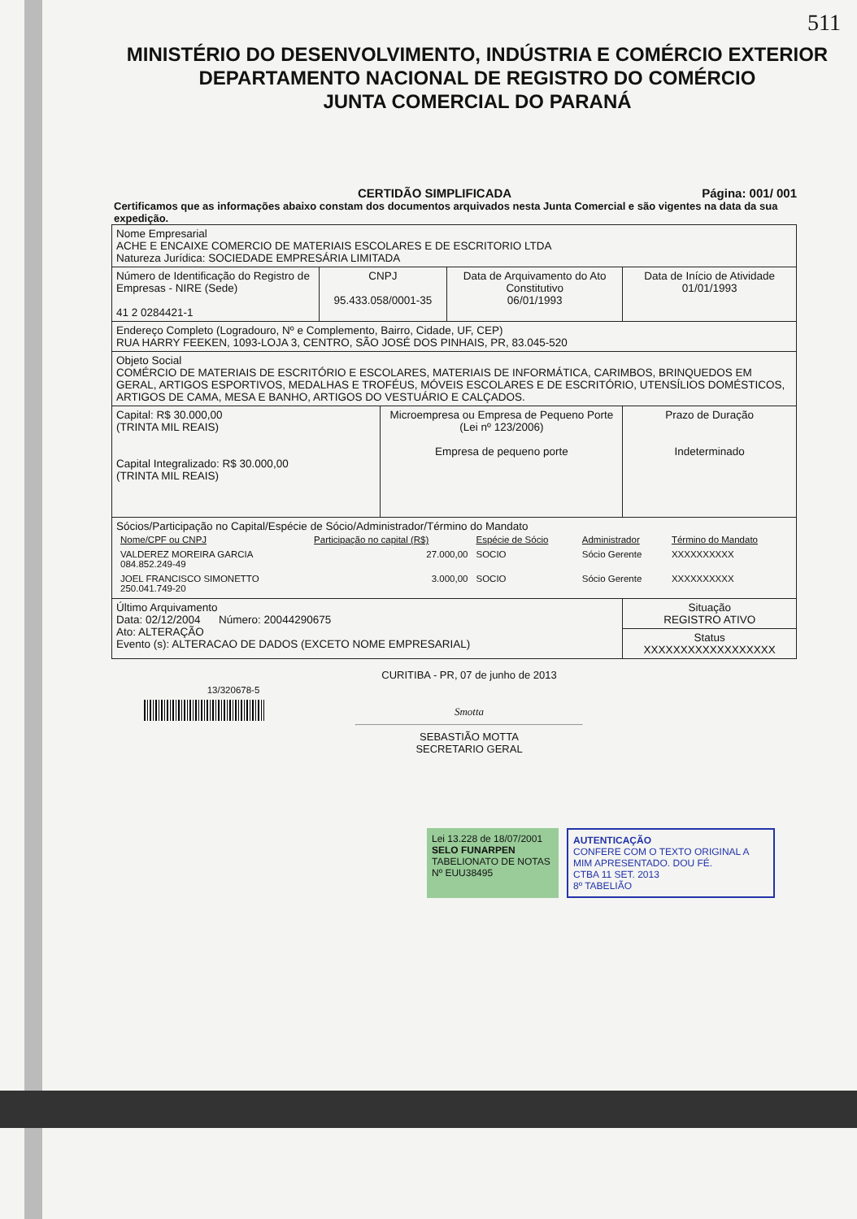511
MINISTÉRIO DO DESENVOLVIMENTO, INDÚSTRIA E COMÉRCIO EXTERIOR
DEPARTAMENTO NACIONAL DE REGISTRO DO COMÉRCIO
JUNTA COMERCIAL DO PARANÁ
CERTIDÃO SIMPLIFICADA Página: 001/ 001
Certificamos que as informações abaixo constam dos documentos arquivados nesta Junta Comercial e são vigentes na data da sua expedição.
| Nome Empresarial ACHE E ENCAIXE COMERCIO DE MATERIAIS ESCOLARES E DE ESCRITORIO LTDA Natureza Jurídica: SOCIEDADE EMPRESÁRIA LIMITADA | | | | |
| Número de Identificação do Registro de Empresas - NIRE (Sede) 41 2 0284421-1 | CNPJ 95.433.058/0001-35 | | Data de Arquivamento do Ato Constitutivo 06/01/1993 | Data de Início de Atividade 01/01/1993 |
| Endereço Completo (Logradouro, Nº e Complemento, Bairro, Cidade, UF, CEP) RUA HARRY FEEKEN, 1093-LOJA 3, CENTRO, SÃO JOSÉ DOS PINHAIS, PR, 83.045-520 | | | | |
| Objeto Social COMÉRCIO DE MATERIAIS DE ESCRITÓRIO E ESCOLARES, MATERIAIS DE INFORMÁTICA, CARIMBOS, BRINQUEDOS EM GERAL, ARTIGOS ESPORTIVOS, MEDALHAS E TROFÉUS, MÓVEIS ESCOLARES E DE ESCRITÓRIO, UTENSÍLIOS DOMÉSTICOS, ARTIGOS DE CAMA, MESA E BANHO, ARTIGOS DO VESTUÁRIO E CALÇADOS. | | | | |
| Capital: R$ 30.000,00 (TRINTA MIL REAIS) Capital Integralizado: R$ 30.000,00 (TRINTA MIL REAIS) | | Microempresa ou Empresa de Pequeno Porte (Lei nº 123/2006) Empresa de pequeno porte | | Prazo de Duração Indeterminado |
| Sócios/Participação no Capital/Espécie de Sócio/Administrador/Término do Mandato / Nome/CPF ou CNPJ / Participação no capital (R$) / Espécie de Sócio / Administrador / Término do Mandato / / VALDEREZ MOREIRA GARCIA 084.852.249-49 / 27.000,00 / SOCIO / Sócio Gerente / XXXXXXXXXX / / JOEL FRANCISCO SIMONETTO 250.041.749-20 / 3.000,00 / SOCIO / Sócio Gerente / XXXXXXXXXX / | | | | |
| Último Arquivamento Data: 02/12/2004 Número: 20044290675 Ato: ALTERAÇÃO Evento (s): ALTERACAO DE DADOS (EXCETO NOME EMPRESARIAL) | | | | Situação REGISTRO ATIVO |
| | | | | Status XXXXXXXXXXXXXXXXXX |
13/320678-5
CURITIBA - PR, 07 de junho de 2013
Smotta
SEBASTIÃO MOTTA
SECRETARIO GERAL
Lei 13.228 de 18/07/2001
SELO FUNARPEN
TABELIONATO DE NOTAS
Nº EUU38495
AUTENTICAÇÃO
CONFERE COM O TEXTO ORIGINAL A MIM APRESENTADO. DOU FÉ.
CTBA 11 SET. 2013
8º TABELIÃO